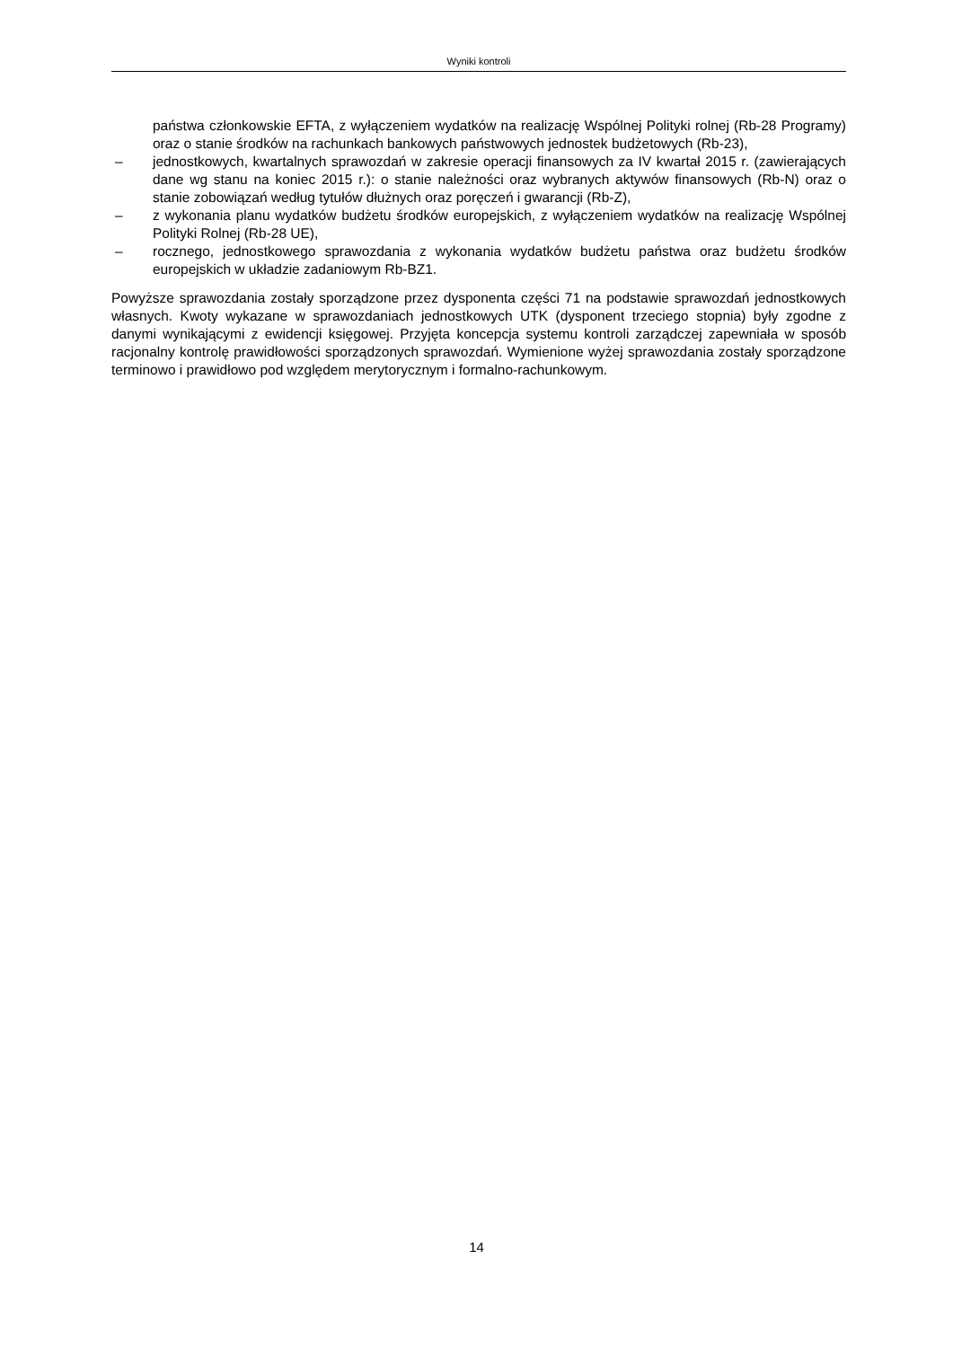Wyniki kontroli
państwa członkowskie EFTA, z wyłączeniem wydatków na realizację Wspólnej Polityki rolnej (Rb-28 Programy) oraz o stanie środków na rachunkach bankowych państwowych jednostek budżetowych (Rb-23),
– jednostkowych, kwartalnych sprawozdań w zakresie operacji finansowych za IV kwartał 2015 r. (zawierających dane wg stanu na koniec 2015 r.): o stanie należności oraz wybranych aktywów finansowych (Rb-N) oraz o stanie zobowiązań według tytułów dłużnych oraz poręczeń i gwarancji (Rb-Z),
– z wykonania planu wydatków budżetu środków europejskich, z wyłączeniem wydatków na realizację Wspólnej Polityki Rolnej (Rb-28 UE),
– rocznego, jednostkowego sprawozdania z wykonania wydatków budżetu państwa oraz budżetu środków europejskich w układzie zadaniowym Rb-BZ1.
Powyższe sprawozdania zostały sporządzone przez dysponenta części 71 na podstawie sprawozdań jednostkowych własnych. Kwoty wykazane w sprawozdaniach jednostkowych UTK (dysponent trzeciego stopnia) były zgodne z danymi wynikającymi z ewidencji księgowej. Przyjęta koncepcja systemu kontroli zarządczej zapewniała w sposób racjonalny kontrolę prawidłowości sporządzonych sprawozdań. Wymienione wyżej sprawozdania zostały sporządzone terminowo i prawidłowo pod względem merytorycznym i formalno-rachunkowym.
14